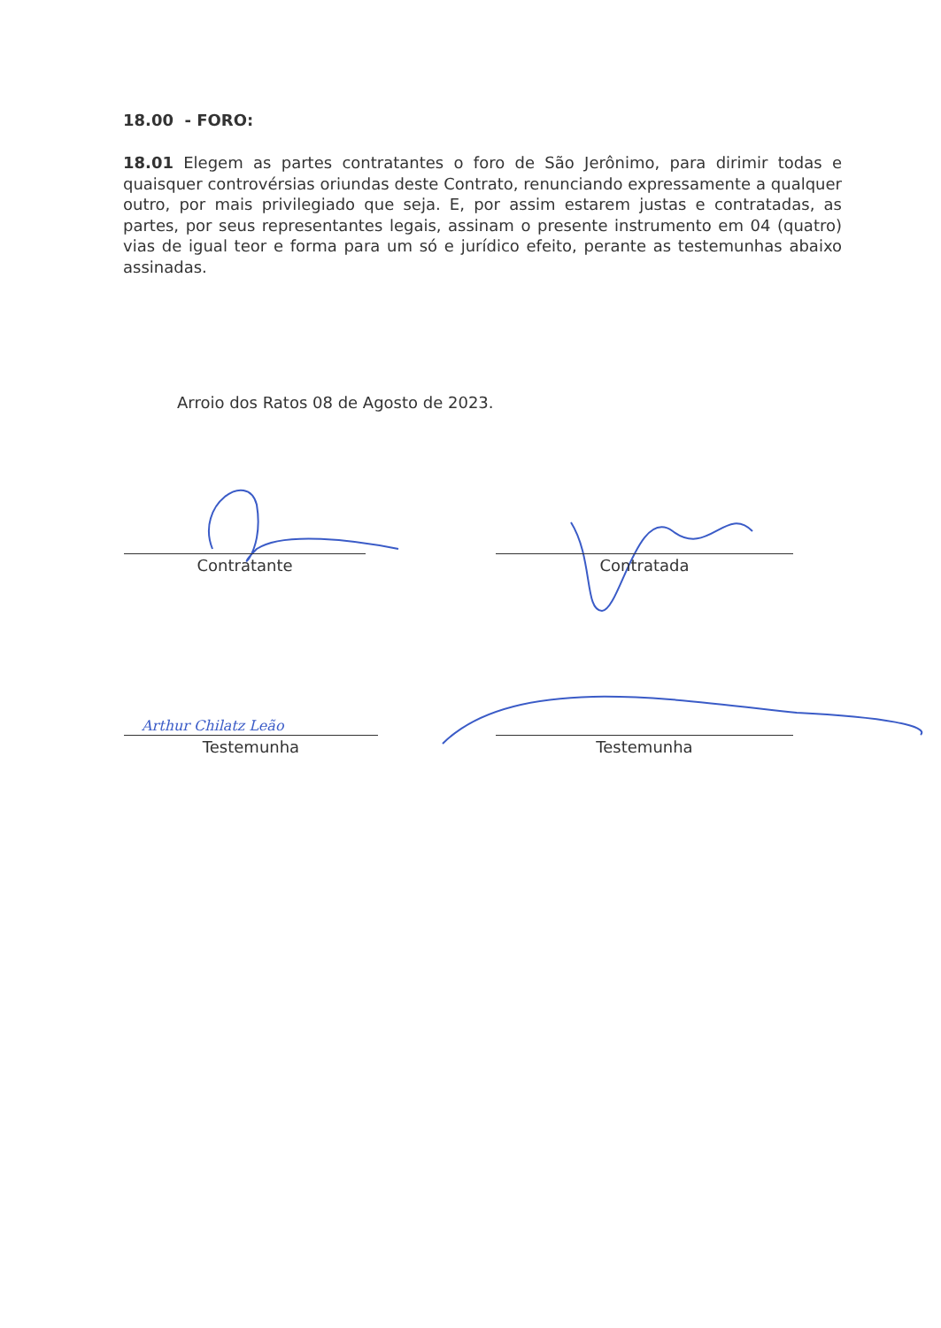18.00 - FORO:
18.01 Elegem as partes contratantes o foro de São Jerônimo, para dirimir todas e quaisquer controvérsias oriundas deste Contrato, renunciando expressamente a qualquer outro, por mais privilegiado que seja. E, por assim estarem justas e contratadas, as partes, por seus representantes legais, assinam o presente instrumento em 04 (quatro) vias de igual teor e forma para um só e jurídico efeito, perante as testemunhas abaixo assinadas.
Arroio dos Ratos 08 de Agosto de 2023.
Contratante Contratada
Arthur Chilatz Leão
Testemunha Testemunha